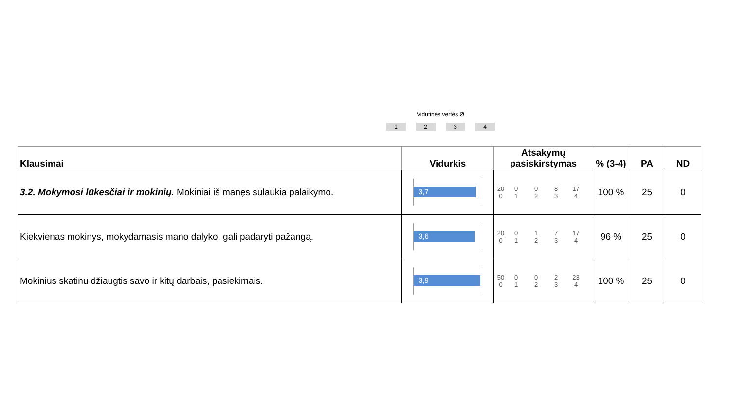Vidutinės vertės Ø
1234
| Klausimai | Vidurkis | Atsakymų pasiskirstymas | % (3-4) | PA | ND |
| --- | --- | --- | --- | --- | --- |
| 3.2. Mokymosi lūkesčiai ir mokinių. Mokiniai iš manęs sulaukia palaikymo. | 3,7 | 20 0 0 0 8 17 1 2 3 4 | 100 % | 25 | 0 |
| Kiekvienas mokinys, mokydamasis mano dalyko, gali padaryti pažangą. | 3,6 | 20 0 0 1 7 17 1 2 3 4 | 96 % | 25 | 0 |
| Mokinius skatinu džiaugtis savo ir kitų darbais, pasiekimais. | 3,9 | 50 0 0 0 2 23 1 2 3 4 | 100 % | 25 | 0 |